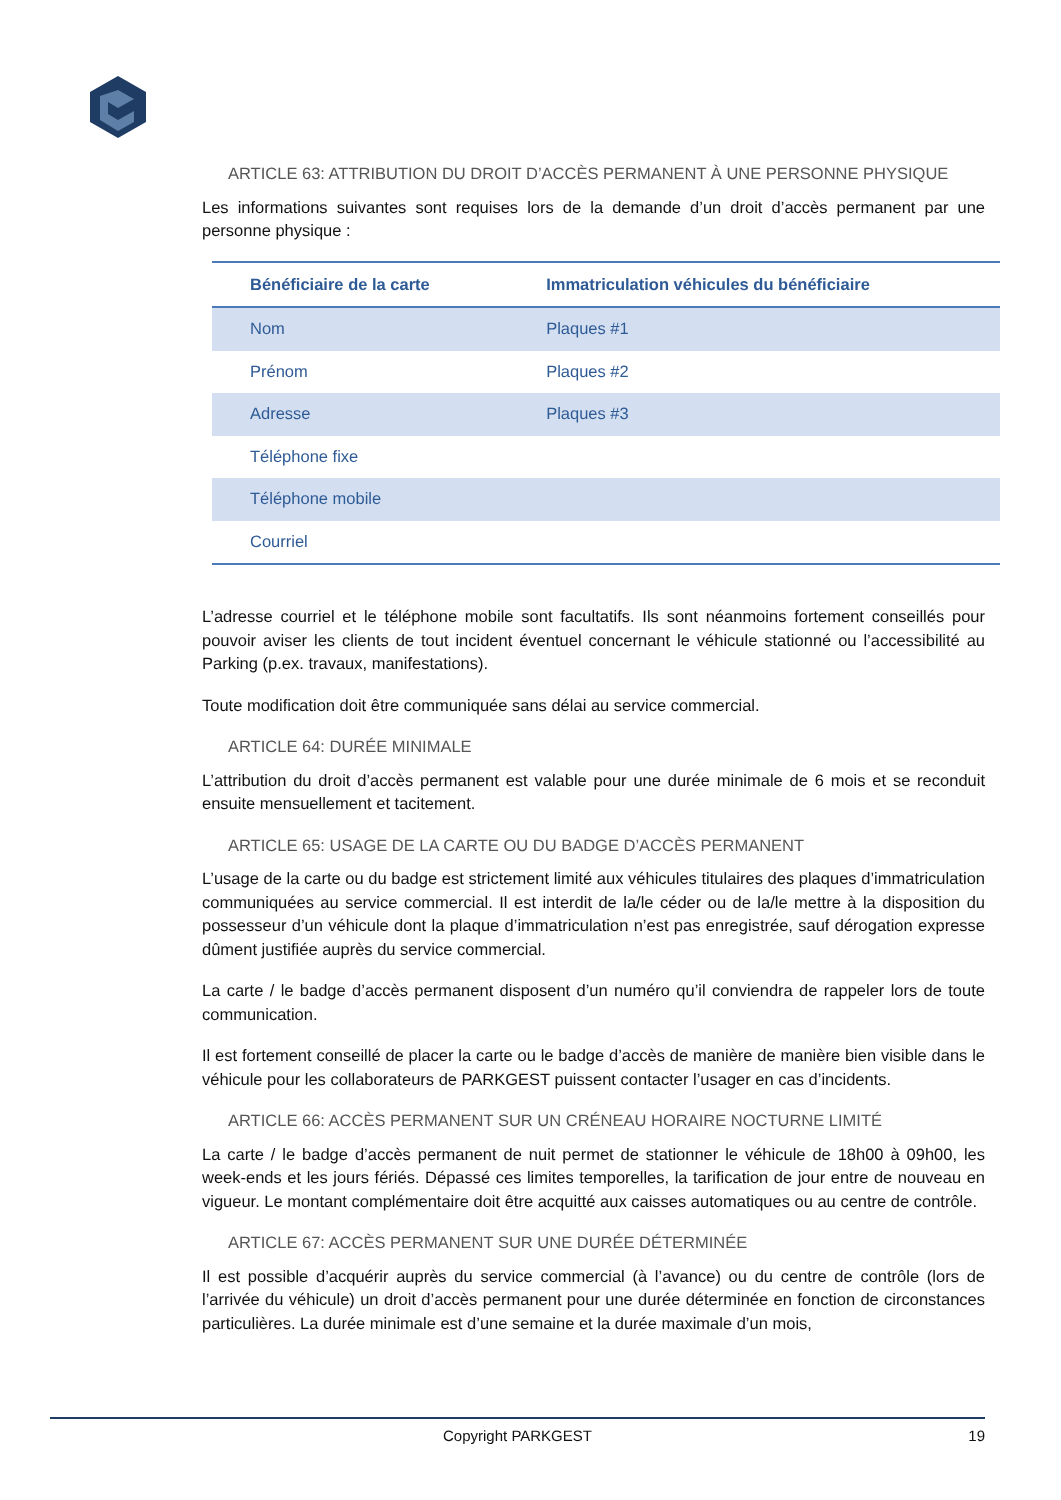ARTICLE 63: ATTRIBUTION DU DROIT D’ACCÈS PERMANENT À UNE PERSONNE PHYSIQUE
Les informations suivantes sont requises lors de la demande d’un droit d’accès permanent par une personne physique :
| Bénéficiaire de la carte | Immatriculation véhicules du bénéficiaire |
| --- | --- |
| Nom | Plaques #1 |
| Prénom | Plaques #2 |
| Adresse | Plaques #3 |
| Téléphone fixe | |
| Téléphone mobile | |
| Courriel | |
L’adresse courriel et le téléphone mobile sont facultatifs. Ils sont néanmoins fortement conseillés pour pouvoir aviser les clients de tout incident éventuel concernant le véhicule stationné ou l’accessibilité au Parking (p.ex. travaux, manifestations).
Toute modification doit être communiquée sans délai au service commercial.
ARTICLE 64: DURÉE MINIMALE
L’attribution du droit d’accès permanent est valable pour une durée minimale de 6 mois et se reconduit ensuite mensuellement et tacitement.
ARTICLE 65: USAGE DE LA CARTE OU DU BADGE D’ACCÈS PERMANENT
L’usage de la carte ou du badge est strictement limité aux véhicules titulaires des plaques d’immatriculation communiquées au service commercial. Il est interdit de la/le céder ou de la/le mettre à la disposition du possesseur d’un véhicule dont la plaque d’immatriculation n’est pas enregistrée, sauf dérogation expresse dûment justifiée auprès du service commercial.
La carte / le badge d’accès permanent disposent d’un numéro qu’il conviendra de rappeler lors de toute communication.
Il est fortement conseillé de placer la carte ou le badge d’accès de manière de manière bien visible dans le véhicule pour les collaborateurs de PARKGEST puissent contacter l’usager en cas d’incidents.
ARTICLE 66: ACCÈS PERMANENT SUR UN CRÉNEAU HORAIRE NOCTURNE LIMITÉ
La carte / le badge d’accès permanent de nuit permet de stationner le véhicule de 18h00 à 09h00, les week-ends et les jours fériés. Dépassé ces limites temporelles, la tarification de jour entre de nouveau en vigueur. Le montant complémentaire doit être acquitté aux caisses automatiques ou au centre de contrôle.
ARTICLE 67: ACCÈS PERMANENT SUR UNE DURÉE DÉTERMINÉE
Il est possible d’acquérir auprès du service commercial (à l’avance) ou du centre de contrôle (lors de l’arrivée du véhicule) un droit d’accès permanent pour une durée déterminée en fonction de circonstances particulières. La durée minimale est d’une semaine et la durée maximale d’un mois,
Copyright PARKGEST 19